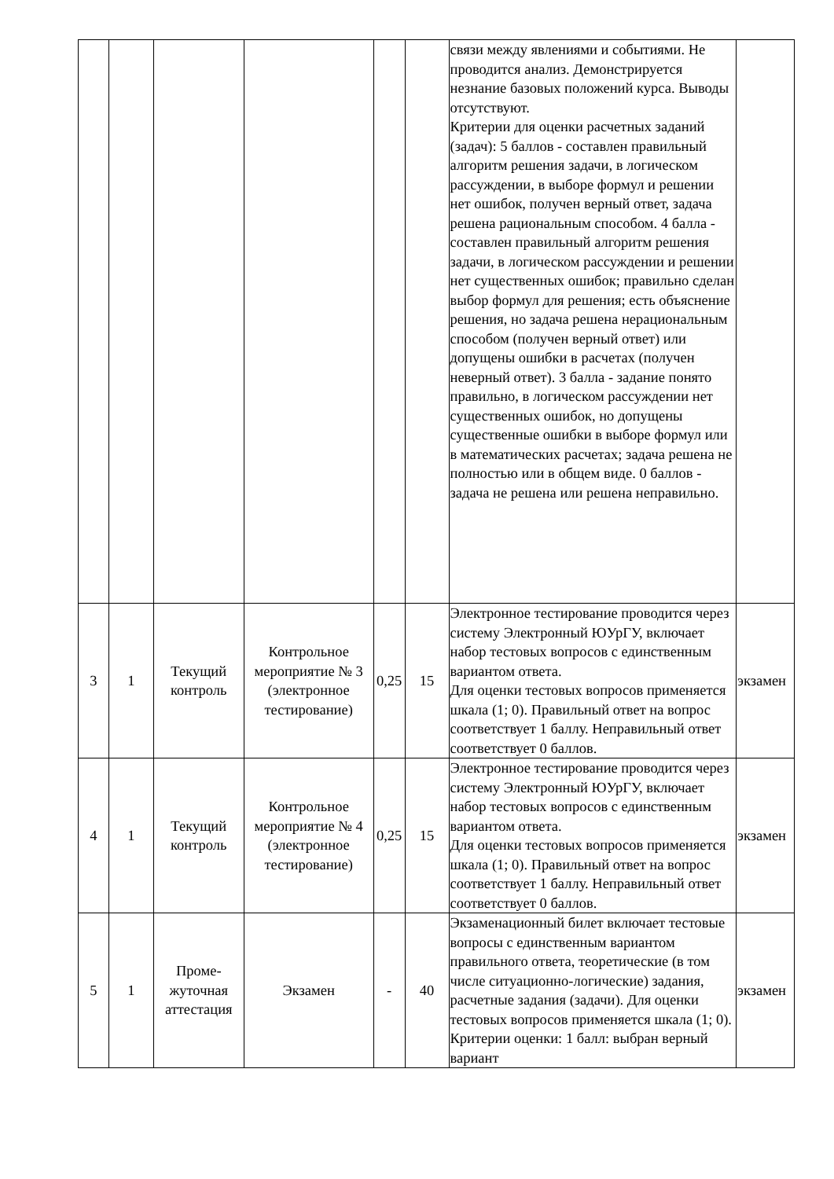| | | | | | | связи между явлениями и событиями. Не проводится анализ. Демонстрируется незнание базовых положений курса. Выводы отсутствуют. Критерии для оценки расчетных заданий (задач): 5 баллов - составлен правильный алгоритм решения задачи, в логическом рассуждении, в выборе формул и решении нет ошибок, получен верный ответ, задача решена рациональным способом. 4 балла - составлен правильный алгоритм решения задачи, в логическом рассуждении и решении нет существенных ошибок; правильно сделан выбор формул для решения; есть объяснение решения, но задача решена нерациональным способом (получен верный ответ) или допущены ошибки в расчетах (получен неверный ответ). 3 балла - задание понято правильно, в логическом рассуждении нет существенных ошибок, но допущены существенные ошибки в выборе формул или в математических расчетах; задача решена не полностью или в общем виде. 0 баллов - задача не решена или решена неправильно. | |
| 3 | 1 | Текущий контроль | Контрольное мероприятие № 3 (электронное тестирование) | 0,25 | 15 | Электронное тестирование проводится через систему Электронный ЮУрГУ, включает набор тестовых вопросов с единственным вариантом ответа. Для оценки тестовых вопросов применяется шкала (1; 0). Правильный ответ на вопрос соответствует 1 баллу. Неправильный ответ соответствует 0 баллов. | экзамен |
| 4 | 1 | Текущий контроль | Контрольное мероприятие № 4 (электронное тестирование) | 0,25 | 15 | Электронное тестирование проводится через систему Электронный ЮУрГУ, включает набор тестовых вопросов с единственным вариантом ответа. Для оценки тестовых вопросов применяется шкала (1; 0). Правильный ответ на вопрос соответствует 1 баллу. Неправильный ответ соответствует 0 баллов. | экзамен |
| 5 | 1 | Проме-жуточная аттестация | Экзамен | - | 40 | Экзаменационный билет включает тестовые вопросы с единственным вариантом правильного ответа, теоретические (в том числе ситуационно-логические) задания, расчетные задания (задачи). Для оценки тестовых вопросов применяется шкала (1; 0). Критерии оценки: 1 балл: выбран верный вариант | экзамен |